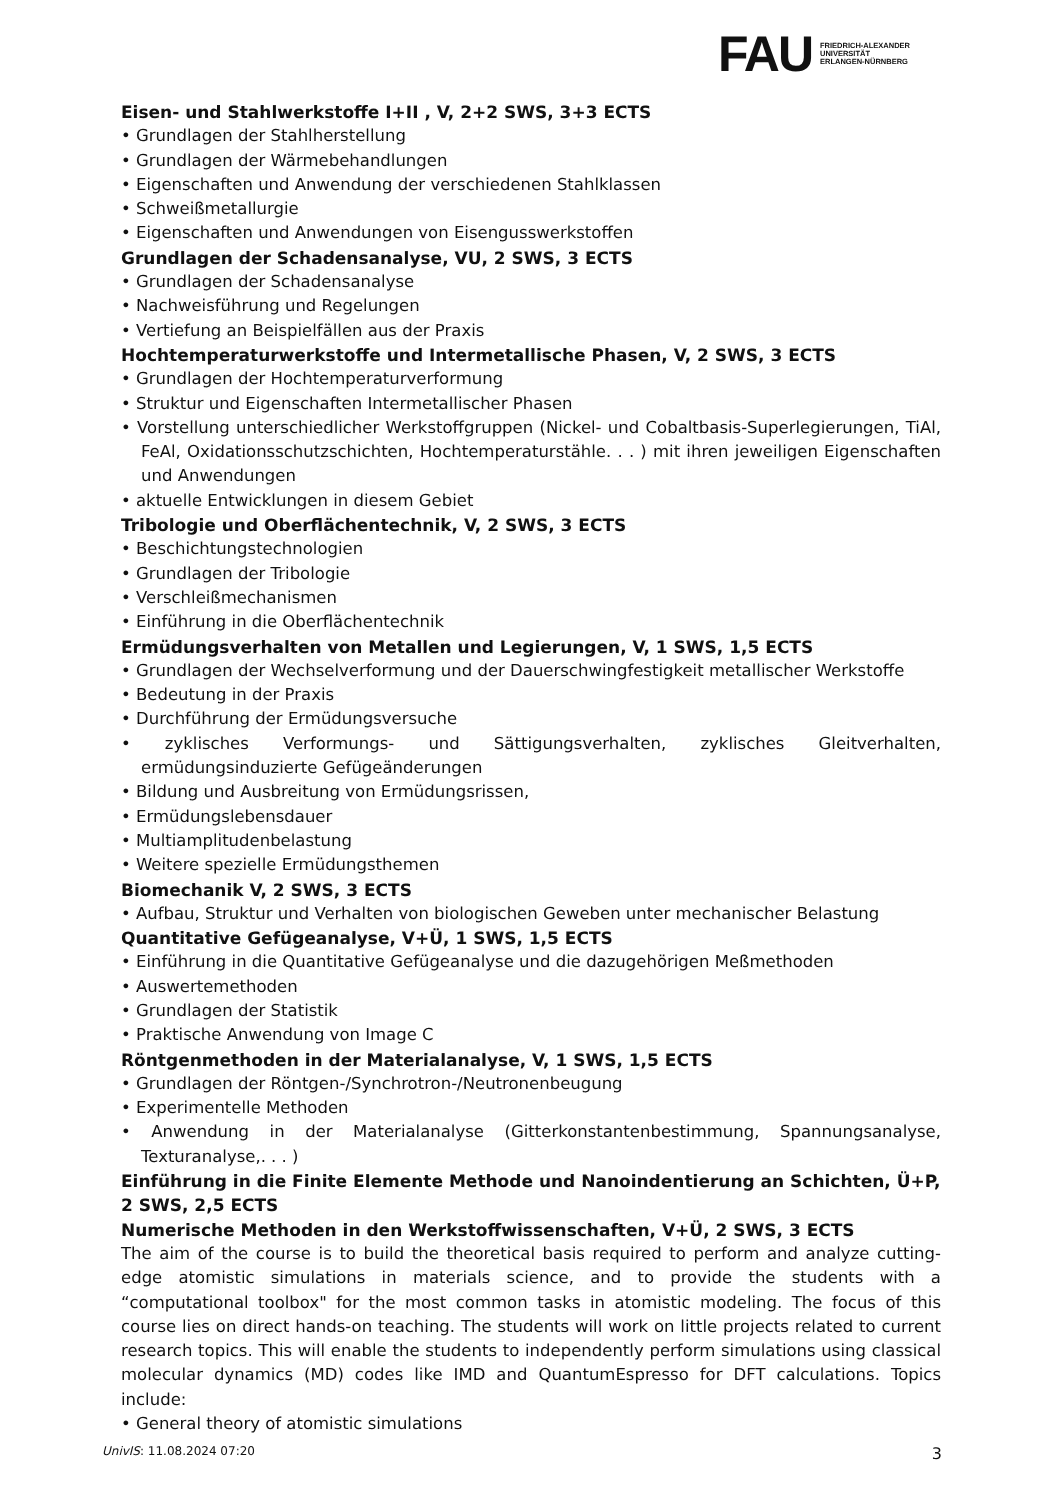FAU
FRIEDRICH-ALEXANDER
UNIVERSITÄT
ERLANGEN-NÜRNBERG
Eisen- und Stahlwerkstoffe I+II , V, 2+2 SWS, 3+3 ECTS
• Grundlagen der Stahlherstellung
• Grundlagen der Wärmebehandlungen
• Eigenschaften und Anwendung der verschiedenen Stahlklassen
• Schweißmetallurgie
• Eigenschaften und Anwendungen von Eisengusswerkstoffen
Grundlagen der Schadensanalyse, VU, 2 SWS, 3 ECTS
• Grundlagen der Schadensanalyse
• Nachweisführung und Regelungen
• Vertiefung an Beispielfällen aus der Praxis
Hochtemperaturwerkstoffe und Intermetallische Phasen, V, 2 SWS, 3 ECTS
• Grundlagen der Hochtemperaturverformung
• Struktur und Eigenschaften Intermetallischer Phasen
• Vorstellung unterschiedlicher Werkstoffgruppen (Nickel- und Cobaltbasis-Superlegierungen, TiAl, FeAl, Oxidationsschutzschichten, Hochtemperaturstähle. . . ) mit ihren jeweiligen Eigenschaften und Anwendungen
• aktuelle Entwicklungen in diesem Gebiet
Tribologie und Oberflächentechnik, V, 2 SWS, 3 ECTS
• Beschichtungstechnologien
• Grundlagen der Tribologie
• Verschleißmechanismen
• Einführung in die Oberflächentechnik
Ermüdungsverhalten von Metallen und Legierungen, V, 1 SWS, 1,5 ECTS
• Grundlagen der Wechselverformung und der Dauerschwingfestigkeit metallischer Werkstoffe
• Bedeutung in der Praxis
• Durchführung der Ermüdungsversuche
• zyklisches Verformungs- und Sättigungsverhalten, zyklisches Gleitverhalten, ermüdungsinduzierte Gefügeänderungen
• Bildung und Ausbreitung von Ermüdungsrissen,
• Ermüdungslebensdauer
• Multiamplitudenbelastung
• Weitere spezielle Ermüdungsthemen
Biomechanik V, 2 SWS, 3 ECTS
• Aufbau, Struktur und Verhalten von biologischen Geweben unter mechanischer Belastung
Quantitative Gefügeanalyse, V+Ü, 1 SWS, 1,5 ECTS
• Einführung in die Quantitative Gefügeanalyse und die dazugehörigen Meßmethoden
• Auswertemethoden
• Grundlagen der Statistik
• Praktische Anwendung von Image C
Röntgenmethoden in der Materialanalyse, V, 1 SWS, 1,5 ECTS
• Grundlagen der Röntgen-/Synchrotron-/Neutronenbeugung
• Experimentelle Methoden
• Anwendung in der Materialanalyse (Gitterkonstantenbestimmung, Spannungsanalyse, Texturanalyse,. . . )
Einführung in die Finite Elemente Methode und Nanoindentierung an Schichten, Ü+P, 2 SWS, 2,5 ECTS
Numerische Methoden in den Werkstoffwissenschaften, V+Ü, 2 SWS, 3 ECTS
The aim of the course is to build the theoretical basis required to perform and analyze cutting-edge atomistic simulations in materials science, and to provide the students with a “computational toolbox" for the most common tasks in atomistic modeling. The focus of this course lies on direct hands-on teaching. The students will work on little projects related to current research topics. This will enable the students to independently perform simulations using classical molecular dynamics (MD) codes like IMD and QuantumEspresso for DFT calculations. Topics include:
• General theory of atomistic simulations
UnivIS: 11.08.2024 07:20 3